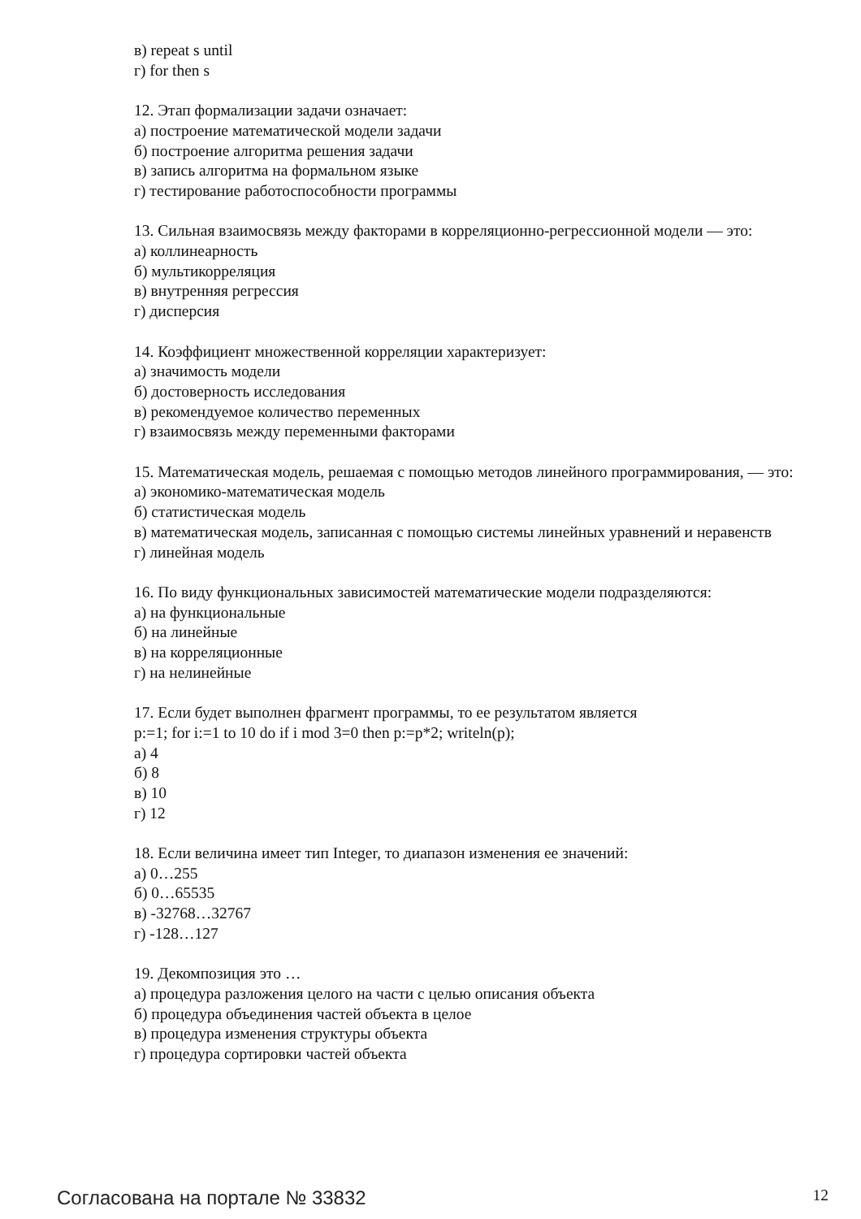в) repeat s until
г) for then s
12. Этап формализации задачи означает:
а) построение математической модели задачи
б) построение алгоритма решения задачи
в) запись алгоритма на формальном языке
г) тестирование работоспособности программы
13. Сильная взаимосвязь между факторами в корреляционно-регрессионной модели — это:
а) коллинеарность
б) мультикорреляция
в) внутренняя регрессия
г) дисперсия
14. Коэффициент множественной корреляции характеризует:
а) значимость модели
б) достоверность исследования
в) рекомендуемое количество переменных
г) взаимосвязь между переменными факторами
15. Математическая модель, решаемая с помощью методов линейного программирования, — это:
а) экономико-математическая модель
б) статистическая модель
в) математическая модель, записанная с помощью системы линейных уравнений и неравенств
г) линейная модель
16. По виду функциональных зависимостей математические модели подразделяются:
а) на функциональные
б) на линейные
в) на корреляционные
г) на нелинейные
17. Если будет выполнен фрагмент программы, то ее результатом является
p:=1; for i:=1 to 10 do if i mod 3=0 then p:=p*2; writeln(p);
а) 4
б) 8
в) 10
г) 12
18. Если величина имеет тип Integer, то диапазон изменения ее значений:
а) 0…255
б) 0…65535
в) -32768…32767
г) -128…127
19. Декомпозиция это …
а) процедура разложения целого на части с целью описания объекта
б) процедура объединения частей объекта в целое
в) процедура изменения структуры объекта
г) процедура сортировки частей объекта
Согласована на портале № 33832 12